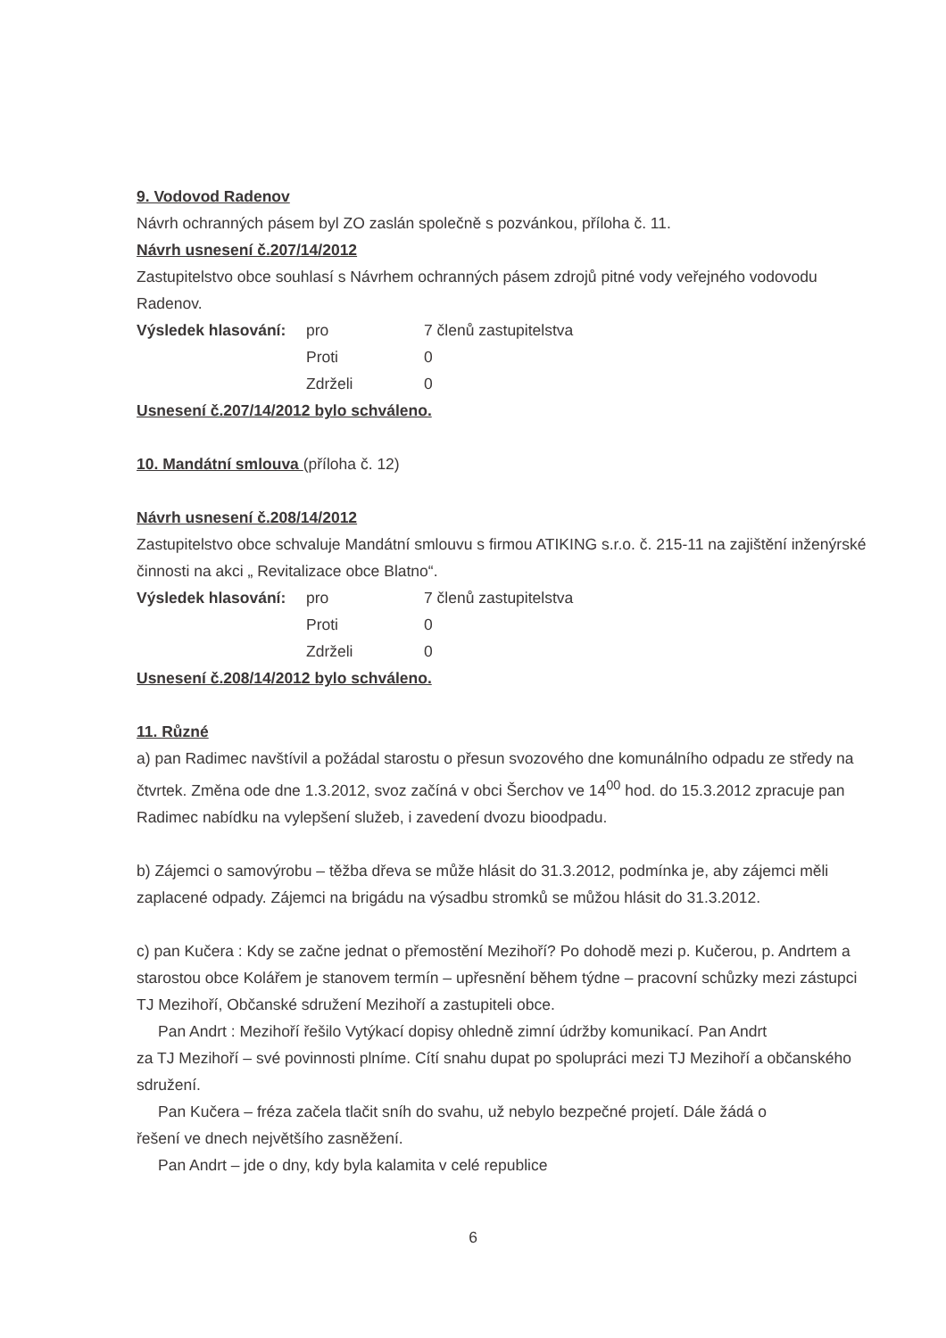9. Vodovod Radenov
Návrh ochranných pásem byl ZO zaslán společně s pozvánkou, příloha č. 11.
Návrh usnesení č.207/14/2012
Zastupitelstvo obce souhlasí s Návrhem ochranných pásem zdrojů pitné vody veřejného vodovodu Radenov.
| Výsledek hlasování: | pro | 7 členů zastupitelstva |
| | Proti | 0 |
| | Zdrželi | 0 |
Usnesení č.207/14/2012 bylo schváleno.
10. Mandátní smlouva (příloha č. 12)
Návrh usnesení č.208/14/2012
Zastupitelstvo obce schvaluje Mandátní smlouvu s firmou ATIKING s.r.o. č. 215-11 na zajištění inženýrské činnosti na akci „ Revitalizace obce Blatno“.
| Výsledek hlasování: | pro | 7 členů zastupitelstva |
| | Proti | 0 |
| | Zdrželi | 0 |
Usnesení č.208/14/2012 bylo schváleno.
11. Různé
a) pan Radimec navštívil a požádal starostu o přesun svozového dne komunálního odpadu ze středy na čtvrtek. Změna ode dne 1.3.2012, svoz začíná v obci Šerchov ve 14<sup>00</sup> hod. do 15.3.2012 zpracuje pan Radimec nabídku na vylepšení služeb, i zavedení dvozu bioodpadu.
b) Zájemci o samovýrobu – těžba dřeva se může hlásit do 31.3.2012, podmínka je, aby zájemci měli zaplacené odpady. Zájemci na brigádu na výsadbu stromků se můžou hlásit do 31.3.2012.
c) pan Kučera : Kdy se začne jednat o přemostění Mezihoří? Po dohodě mezi p. Kučerou, p. Andrtem a starostou obce Kolářem je stanovem termín – upřesnění během týdne – pracovní schůzky mezi zástupci TJ Mezihoří, Občanské sdružení Mezihoří a zastupiteli obce.
Pan Andrt : Mezihoří řešilo Vytýkací dopisy ohledně zimní údržby komunikací. Pan Andrt
za TJ Mezihoří – své povinnosti plníme. Cítí snahu dupat po spolupráci mezi TJ Mezihoří a občanského sdružení.
Pan Kučera – fréza začela tlačit sníh do svahu, už nebylo bezpečné projetí. Dále žádá o
řešení ve dnech největšího zasněžení.
Pan Andrt – jde o dny, kdy byla kalamita v celé republice
6